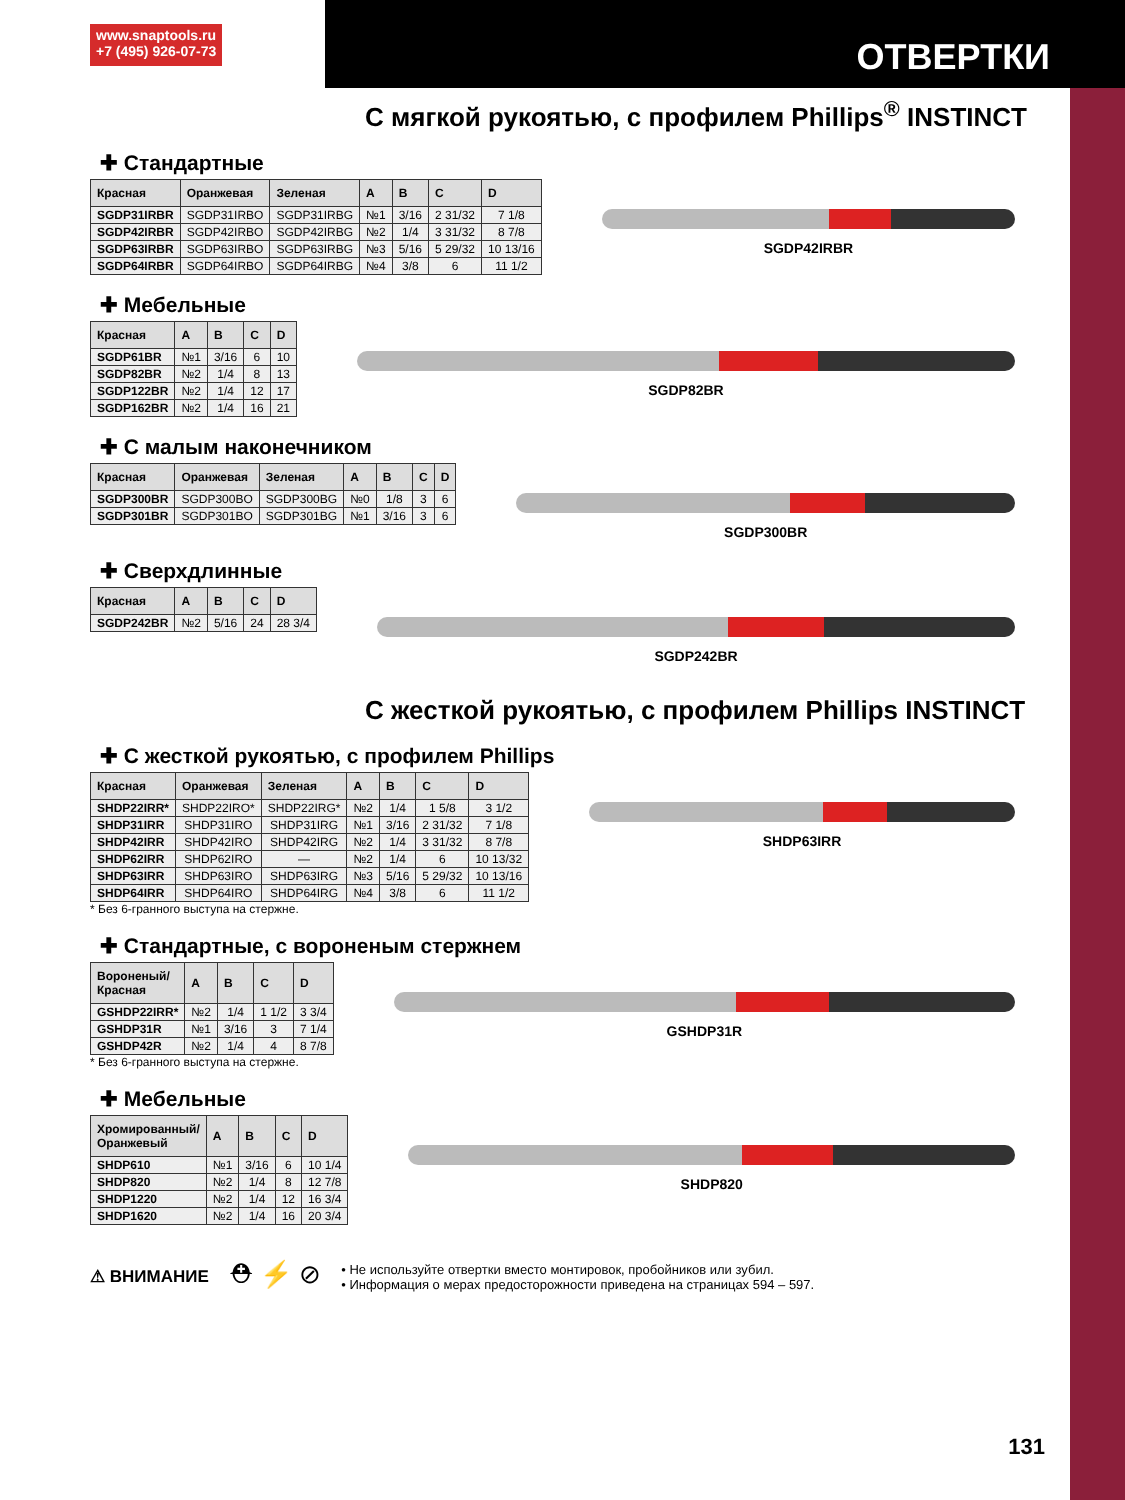www.snaptools.ru
+7 (495) 926-07-73
ОТВЕРТКИ
С мягкой рукоятью, с профилем Phillips<sup>®</sup> INSTINCT
✚ Стандартные
| Красная | Оранжевая | Зеленая | A | B | C | D |
| --- | --- | --- | --- | --- | --- | --- |
| SGDP31IRBR | SGDP31IRBO | SGDP31IRBG | №1 | 3/16 | 2 31/32 | 7 1/8 |
| SGDP42IRBR | SGDP42IRBO | SGDP42IRBG | №2 | 1/4 | 3 31/32 | 8 7/8 |
| SGDP63IRBR | SGDP63IRBO | SGDP63IRBG | №3 | 5/16 | 5 29/32 | 10 13/16 |
| SGDP64IRBR | SGDP64IRBO | SGDP64IRBG | №4 | 3/8 | 6 | 11 1/2 |
SGDP42IRBR
✚ Мебельные
| Красная | A | B | C | D |
| --- | --- | --- | --- | --- |
| SGDP61BR | №1 | 3/16 | 6 | 10 |
| SGDP82BR | №2 | 1/4 | 8 | 13 |
| SGDP122BR | №2 | 1/4 | 12 | 17 |
| SGDP162BR | №2 | 1/4 | 16 | 21 |
SGDP82BR
✚ С малым наконечником
| Красная | Оранжевая | Зеленая | A | B | C | D |
| --- | --- | --- | --- | --- | --- | --- |
| SGDP300BR | SGDP300BO | SGDP300BG | №0 | 1/8 | 3 | 6 |
| SGDP301BR | SGDP301BO | SGDP301BG | №1 | 3/16 | 3 | 6 |
SGDP300BR
✚ Сверхдлинные
| Красная | A | B | C | D |
| --- | --- | --- | --- | --- |
| SGDP242BR | №2 | 5/16 | 24 | 28 3/4 |
SGDP242BR
С жесткой рукоятью, с профилем Phillips INSTINCT
✚ С жесткой рукоятью, с профилем Phillips
| Красная | Оранжевая | Зеленая | A | B | C | D |
| --- | --- | --- | --- | --- | --- | --- |
| SHDP22IRR* | SHDP22IRO* | SHDP22IRG* | №2 | 1/4 | 1 5/8 | 3 1/2 |
| SHDP31IRR | SHDP31IRO | SHDP31IRG | №1 | 3/16 | 2 31/32 | 7 1/8 |
| SHDP42IRR | SHDP42IRO | SHDP42IRG | №2 | 1/4 | 3 31/32 | 8 7/8 |
| SHDP62IRR | SHDP62IRO | — | №2 | 1/4 | 6 | 10 13/32 |
| SHDP63IRR | SHDP63IRO | SHDP63IRG | №3 | 5/16 | 5 29/32 | 10 13/16 |
| SHDP64IRR | SHDP64IRO | SHDP64IRG | №4 | 3/8 | 6 | 11 1/2 |
* Без 6-гранного выступа на стержне.
SHDP63IRR
✚ Стандартные, с вороненым стержнем
| Вороненый/ Красная | A | B | C | D |
| --- | --- | --- | --- | --- |
| GSHDP22IRR* | №2 | 1/4 | 1 1/2 | 3 3/4 |
| GSHDP31R | №1 | 3/16 | 3 | 7 1/4 |
| GSHDP42R | №2 | 1/4 | 4 | 8 7/8 |
* Без 6-гранного выступа на стержне.
GSHDP31R
✚ Мебельные
| Хромированный/ Оранжевый | A | B | C | D |
| --- | --- | --- | --- | --- |
| SHDP610 | №1 | 3/16 | 6 | 10 1/4 |
| SHDP820 | №2 | 1/4 | 8 | 12 7/8 |
| SHDP1220 | №2 | 1/4 | 12 | 16 3/4 |
| SHDP1620 | №2 | 1/4 | 16 | 20 3/4 |
SHDP820
⚠ ВНИМАНИЕ ⛑ ⚡ ⊘
• Не используйте отвертки вместо монтировок, пробойников или зубил.
• Информация о мерах предосторожности приведена на страницах 594 – 597.
131